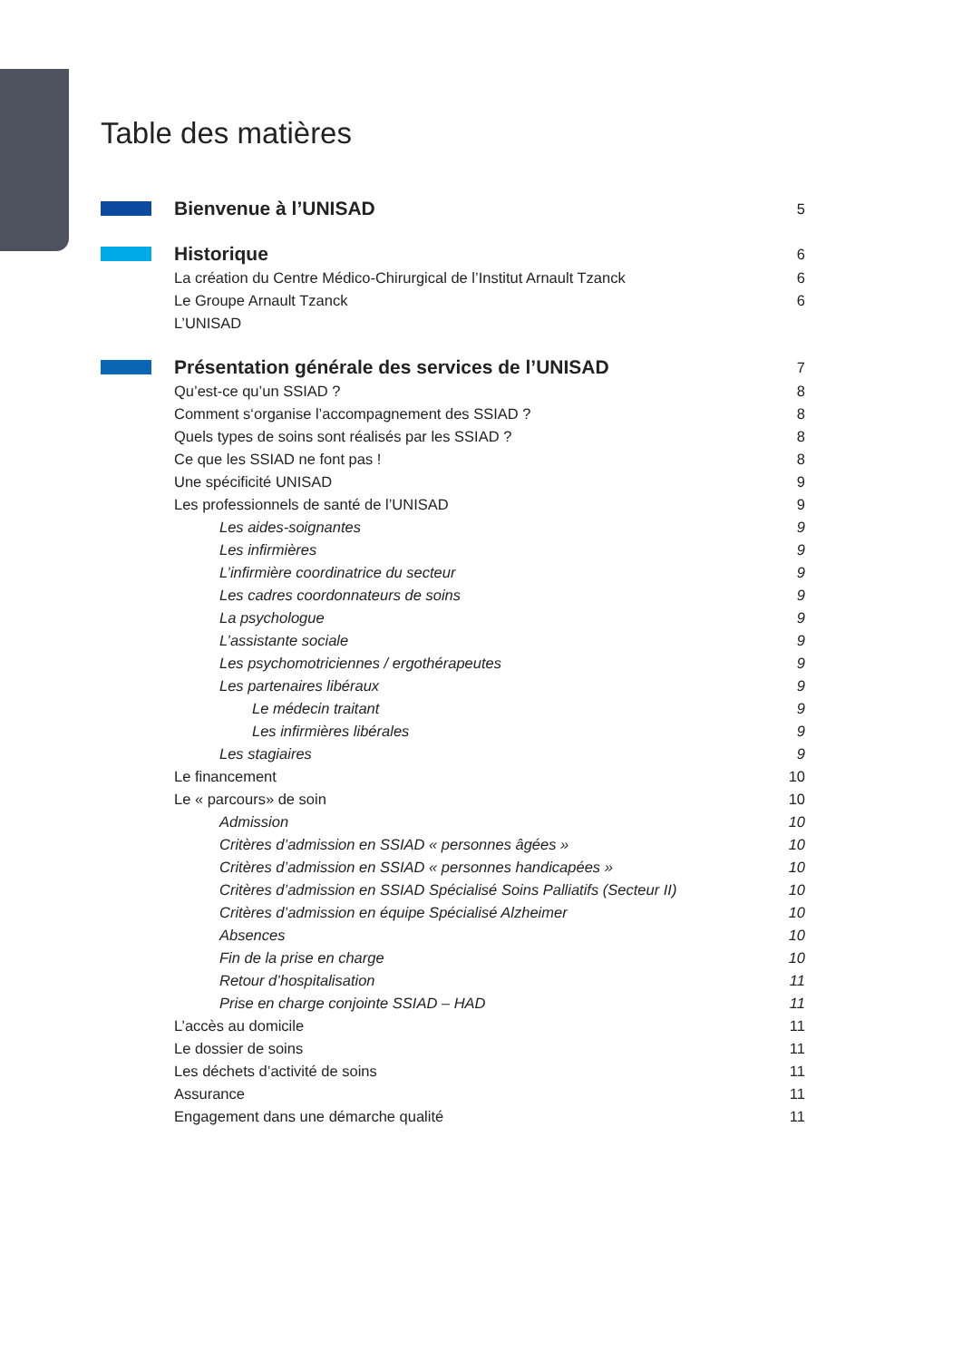Table des matières
Bienvenue à l’UNISAD 5
Historique 6
La création du Centre Médico-Chirurgical de l’Institut Arnault Tzanck 6
Le Groupe Arnault Tzanck 6
L’UNISAD
Présentation générale des services de l’UNISAD 7
Qu’est-ce qu’un SSIAD ? 8
Comment s‘organise l’accompagnement des SSIAD ? 8
Quels types de soins sont réalisés par les SSIAD ? 8
Ce que les SSIAD ne font pas ! 8
Une spécificité UNISAD 9
Les professionnels de santé de l’UNISAD 9
Les aides-soignantes 9
Les infirmières 9
L’infirmière coordinatrice du secteur 9
Les cadres coordonnateurs de soins 9
La psychologue 9
L’assistante sociale 9
Les psychomotriciennes / ergothérapeutes 9
Les partenaires libéraux 9
Le médecin traitant 9
Les infirmières libérales 9
Les stagiaires 9
Le financement 10
Le « parcours» de soin 10
Admission 10
Critères d’admission en SSIAD « personnes âgées » 10
Critères d’admission en SSIAD « personnes handicapées » 10
Critères d’admission en SSIAD Spécialisé Soins Palliatifs (Secteur II) 10
Critères d’admission en équipe Spécialisé Alzheimer 10
Absences 10
Fin de la prise en charge 10
Retour d’hospitalisation 11
Prise en charge conjointe SSIAD – HAD 11
L’accès au domicile 11
Le dossier de soins 11
Les déchets d’activité de soins 11
Assurance 11
Engagement dans une démarche qualité 11